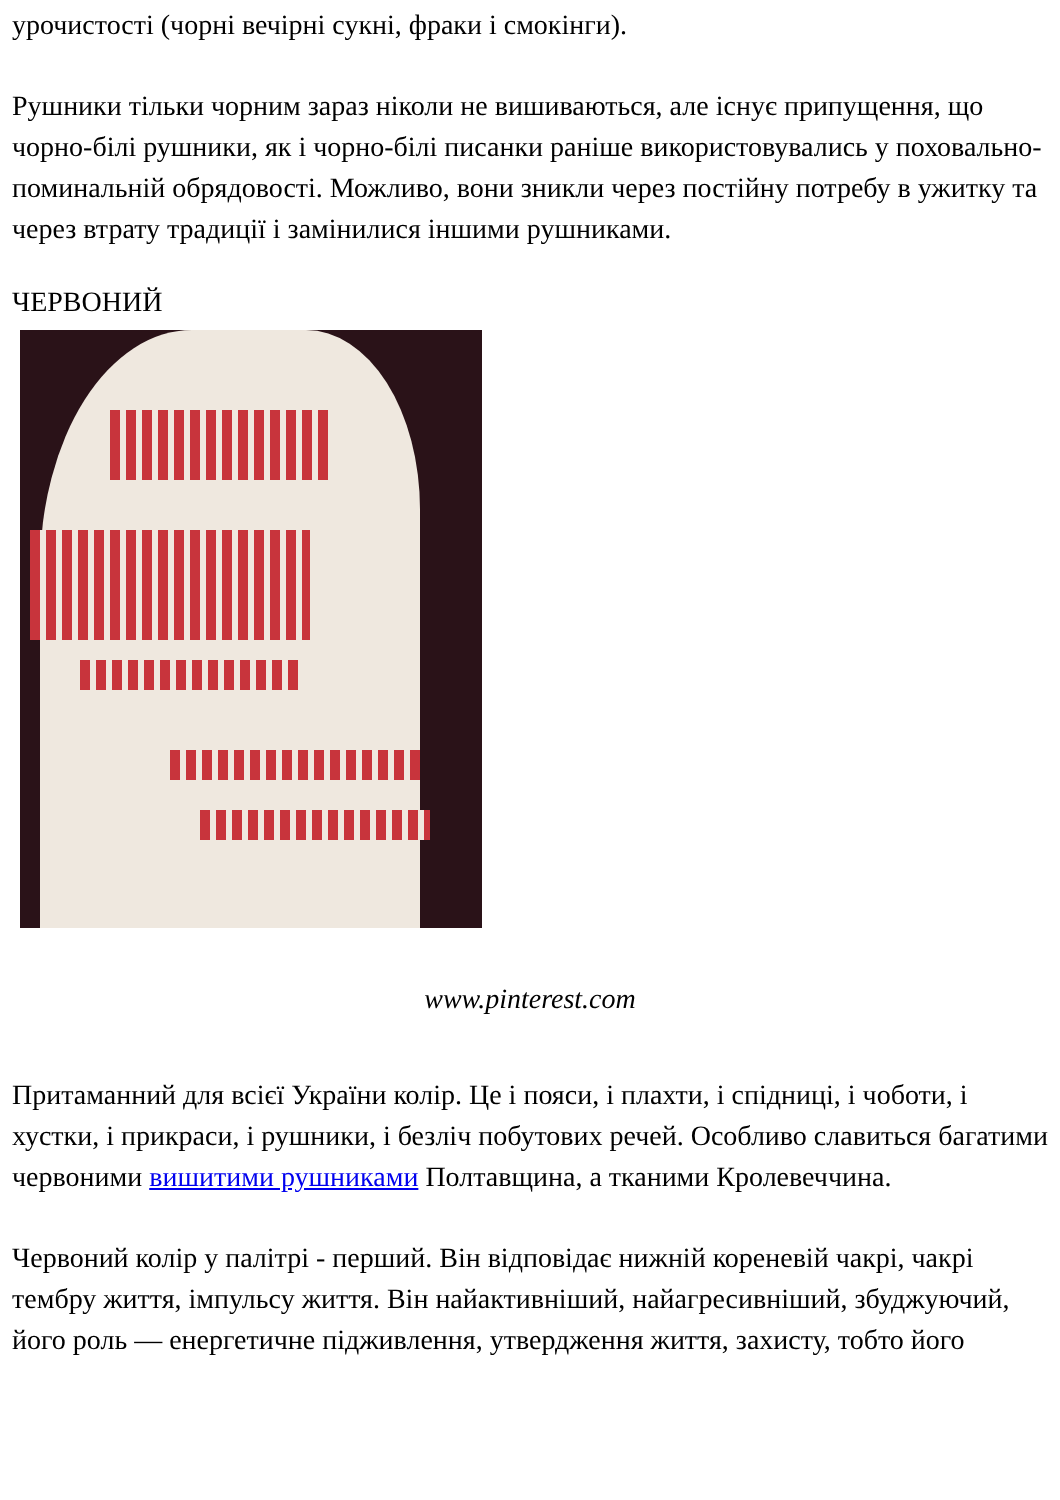урочистості (чорні вечірні сукні, фраки і смокінги).
Рушники тільки чорним зараз ніколи не вишиваються, але існує припущення, що чорно-білі рушники, як і чорно-білі писанки раніше використовувались у поховально-поминальній обрядовості. Можливо, вони зникли через постійну потребу в ужитку та через втрату традиції і замінилися іншими рушниками.
ЧЕРВОНИЙ
www.pinterest.com
Притаманний для всієї України колір. Це і пояси, і плахти, і спідниці, і чоботи, і хустки, і прикраси, і рушники, і безліч побутових речей. Особливо славиться багатими червоними вишитими рушниками Полтавщина, а тканими Кролевеччина.
Червоний колір у палітрі - перший. Він відповідає нижній кореневій чакрі, чакрі тембру життя, імпульсу життя. Він найактивніший, найагресивніший, збуджуючий, його роль — енергетичне підживлення, утвердження життя, захисту, тобто його